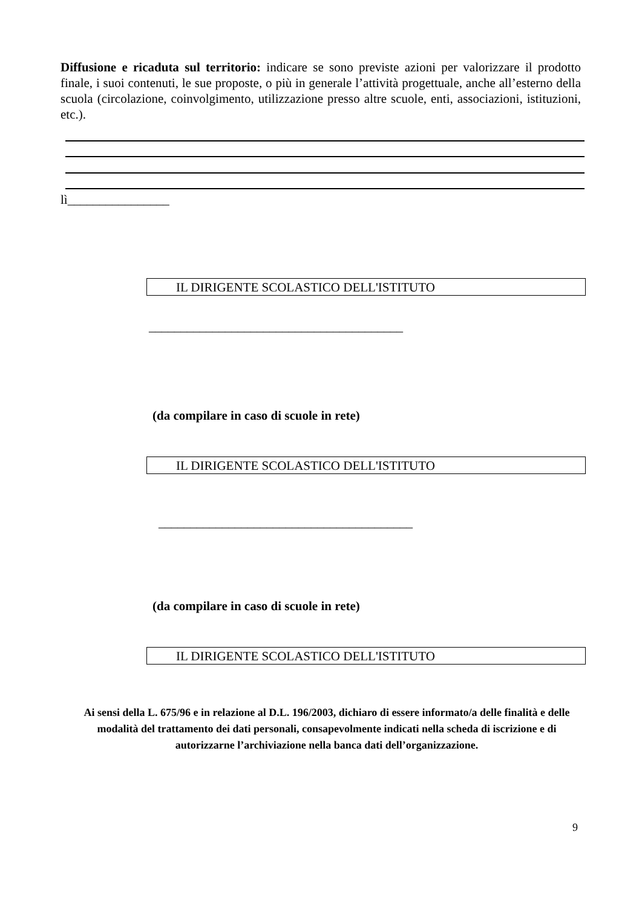Diffusione e ricaduta sul territorio: indicare se sono previste azioni per valorizzare il prodotto finale, i suoi contenuti, le sue proposte, o più in generale l’attività progettuale, anche all’esterno della scuola (circolazione, coinvolgimento, utilizzazione presso altre scuole, enti, associazioni, istituzioni, etc.).
lì________________
IL DIRIGENTE SCOLASTICO DELL'ISTITUTO
________________________________________
(da compilare in caso di scuole in rete)
IL DIRIGENTE SCOLASTICO DELL'ISTITUTO
________________________________________
(da compilare in caso di scuole in rete)
IL DIRIGENTE SCOLASTICO DELL'ISTITUTO
Ai sensi della L. 675/96 e in relazione al D.L. 196/2003, dichiaro di essere informato/a delle finalità e delle modalità del trattamento dei dati personali, consapevolmente indicati nella scheda di iscrizione e di autorizzarne l’archiviazione nella banca dati dell’organizzazione.
9